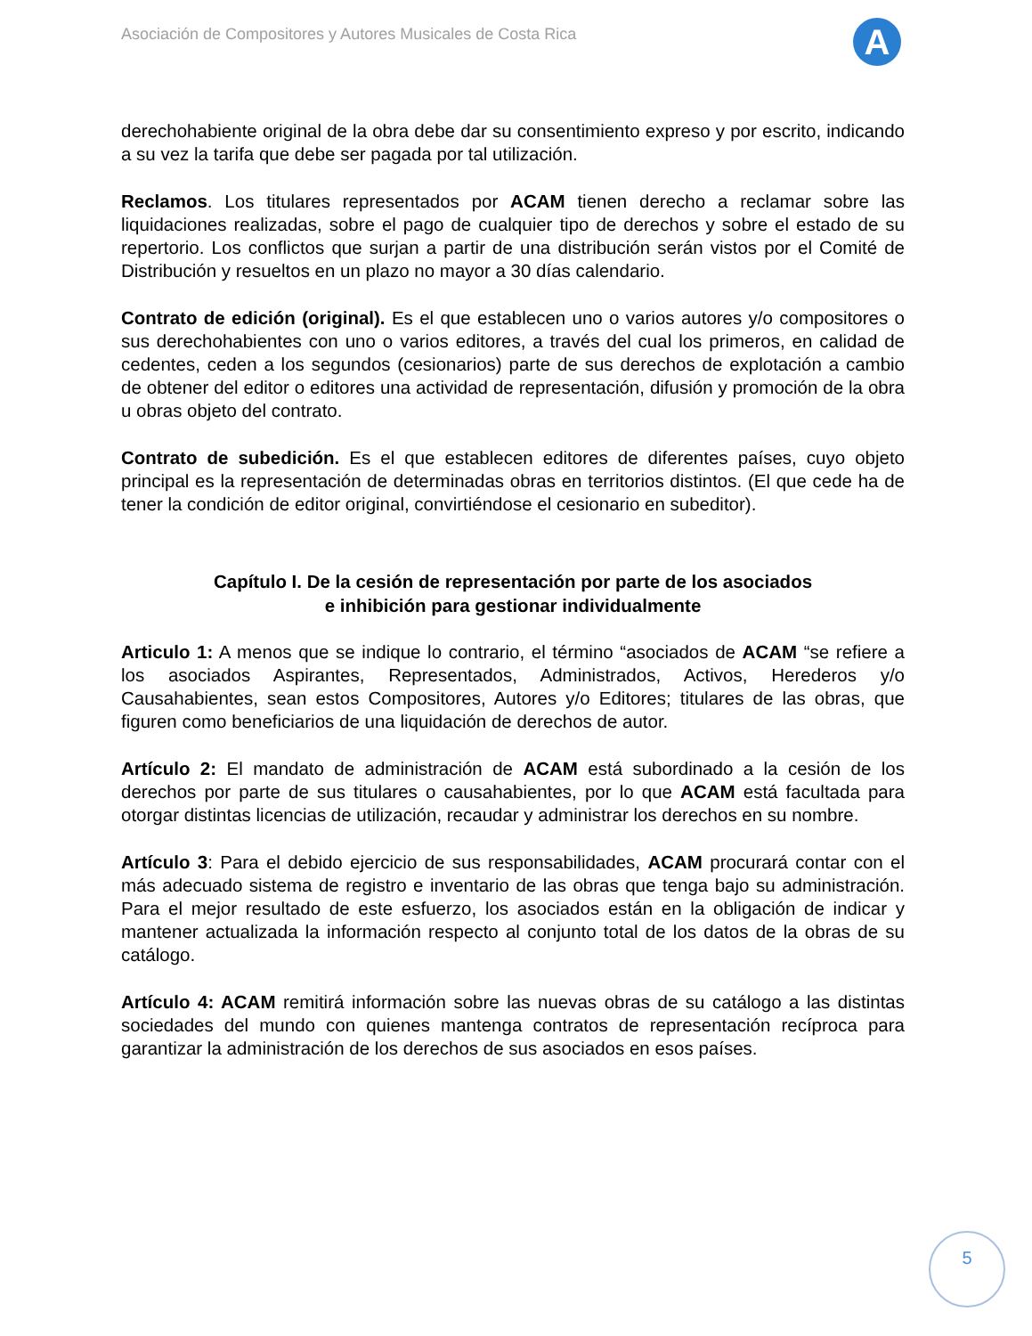Asociación de Compositores y Autores Musicales de Costa Rica
A
derechohabiente original de la obra debe dar su consentimiento expreso y por escrito, indicando a su vez la tarifa que debe ser pagada por tal utilización.
Reclamos. Los titulares representados por ACAM tienen derecho a reclamar sobre las liquidaciones realizadas, sobre el pago de cualquier tipo de derechos y sobre el estado de su repertorio. Los conflictos que surjan a partir de una distribución serán vistos por el Comité de Distribución y resueltos en un plazo no mayor a 30 días calendario.
Contrato de edición (original). Es el que establecen uno o varios autores y/o compositores o sus derechohabientes con uno o varios editores, a través del cual los primeros, en calidad de cedentes, ceden a los segundos (cesionarios) parte de sus derechos de explotación a cambio de obtener del editor o editores una actividad de representación, difusión y promoción de la obra u obras objeto del contrato.
Contrato de subedición. Es el que establecen editores de diferentes países, cuyo objeto principal es la representación de determinadas obras en territorios distintos. (El que cede ha de tener la condición de editor original, convirtiéndose el cesionario en subeditor).
Capítulo I. De la cesión de representación por parte de los asociados
e inhibición para gestionar individualmente
Articulo 1: A menos que se indique lo contrario, el término “asociados de ACAM “se refiere a los asociados Aspirantes, Representados, Administrados, Activos, Herederos y/o Causahabientes, sean estos Compositores, Autores y/o Editores; titulares de las obras, que figuren como beneficiarios de una liquidación de derechos de autor.
Artículo 2: El mandato de administración de ACAM está subordinado a la cesión de los derechos por parte de sus titulares o causahabientes, por lo que ACAM está facultada para otorgar distintas licencias de utilización, recaudar y administrar los derechos en su nombre.
Artículo 3: Para el debido ejercicio de sus responsabilidades, ACAM procurará contar con el más adecuado sistema de registro e inventario de las obras que tenga bajo su administración. Para el mejor resultado de este esfuerzo, los asociados están en la obligación de indicar y mantener actualizada la información respecto al conjunto total de los datos de la obras de su catálogo.
Artículo 4: ACAM remitirá información sobre las nuevas obras de su catálogo a las distintas sociedades del mundo con quienes mantenga contratos de representación recíproca para garantizar la administración de los derechos de sus asociados en esos países.
5